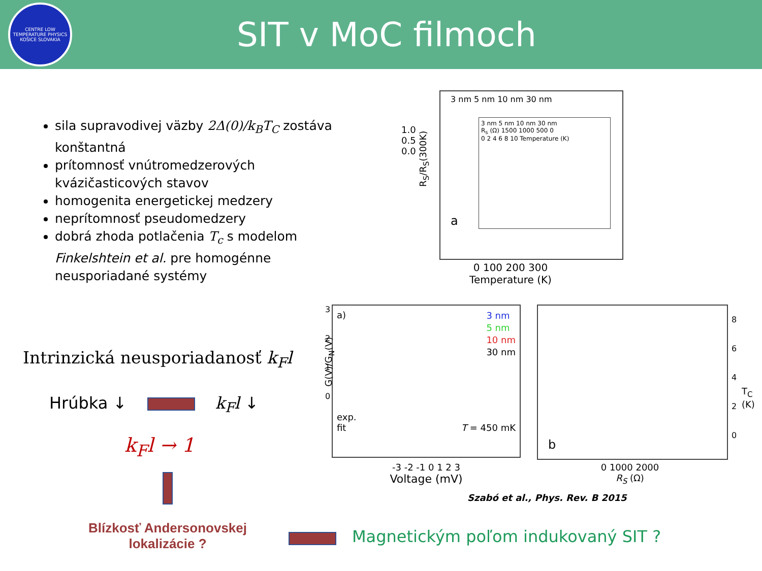CENTRE LOW TEMPERATURE PHYSICS KOŠICE SLOVAKIA
SIT v MoC filmoch
sila supravodivej väzby 2Δ(0)/k<sub>B</sub>T<sub>C</sub> zostáva konštantná
prítomnosť vnútromedzerových kvázičasticových stavov
homogenita energetickej medzery
neprítomnosť pseudomedzery
dobrá zhoda potlačenia T<sub>c</sub> s modelom Finkelshtein et al. pre homogénne neusporiadané systémy
3 nm 5 nm 10 nm 30 nm
3 nm 5 nm 10 nm 30 nm
R<sub>s</sub> (Ω) 1500 1000 500 0
0 2 4 6 8 10 Temperature (K)
a
1.0 0.5 0.0
0 100 200 300
Temperature (K)
R<sub>S</sub>/R<sub>S</sub>(300K)
a)
3 nm
5 nm
10 nm
30 nm
exp.
fit T = 450 mK
G(V)/G<sub>N</sub>(V)
3
2
1
0
-3 -2 -1 0 1 2 3
Voltage (mV)
b
8
6
4
2
0
T<sub>C</sub> (K)
0 1000 2000
R<sub>S</sub> (Ω)
Szabó et al., Phys. Rev. B 2015
Intrinzická neusporiadanosť k<sub>F</sub>l
Hrúbka ↓ k<sub>F</sub>l ↓
k<sub>F</sub>l → 1
Blízkosť Andersonovskej lokalizácie ?
Magnetickým poľom indukovaný SIT ?